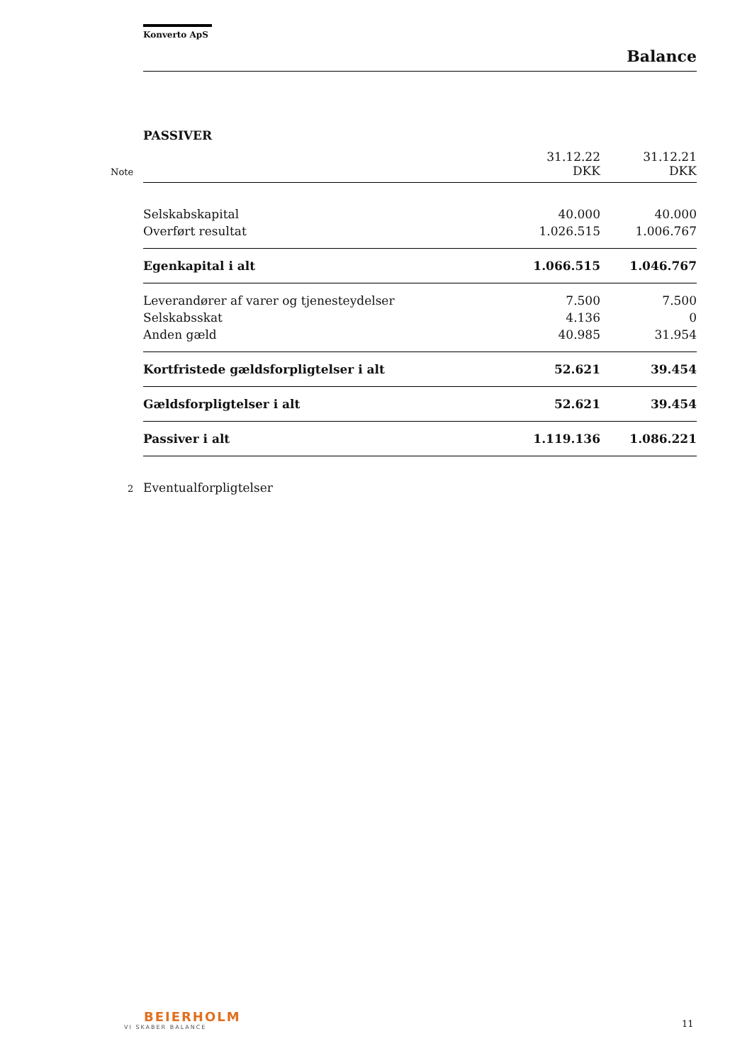Konverto ApS
Balance
PASSIVER
| Note | 31.12.22 DKK | 31.12.21 DKK |
| Selskabskapital | 40.000 | 40.000 |
| Overført resultat | 1.026.515 | 1.006.767 |
| Egenkapital i alt | 1.066.515 | 1.046.767 |
| Leverandører af varer og tjenesteydelser | 7.500 | 7.500 |
| Selskabsskat | 4.136 | 0 |
| Anden gæld | 40.985 | 31.954 |
| Kortfristede gældsforpligtelser i alt | 52.621 | 39.454 |
| Gældsforpligtelser i alt | 52.621 | 39.454 |
| Passiver i alt | 1.119.136 | 1.086.221 |
| 2 Eventualforpligtelser | | |
BEIERHOLM
VI SKABER BALANCE
11